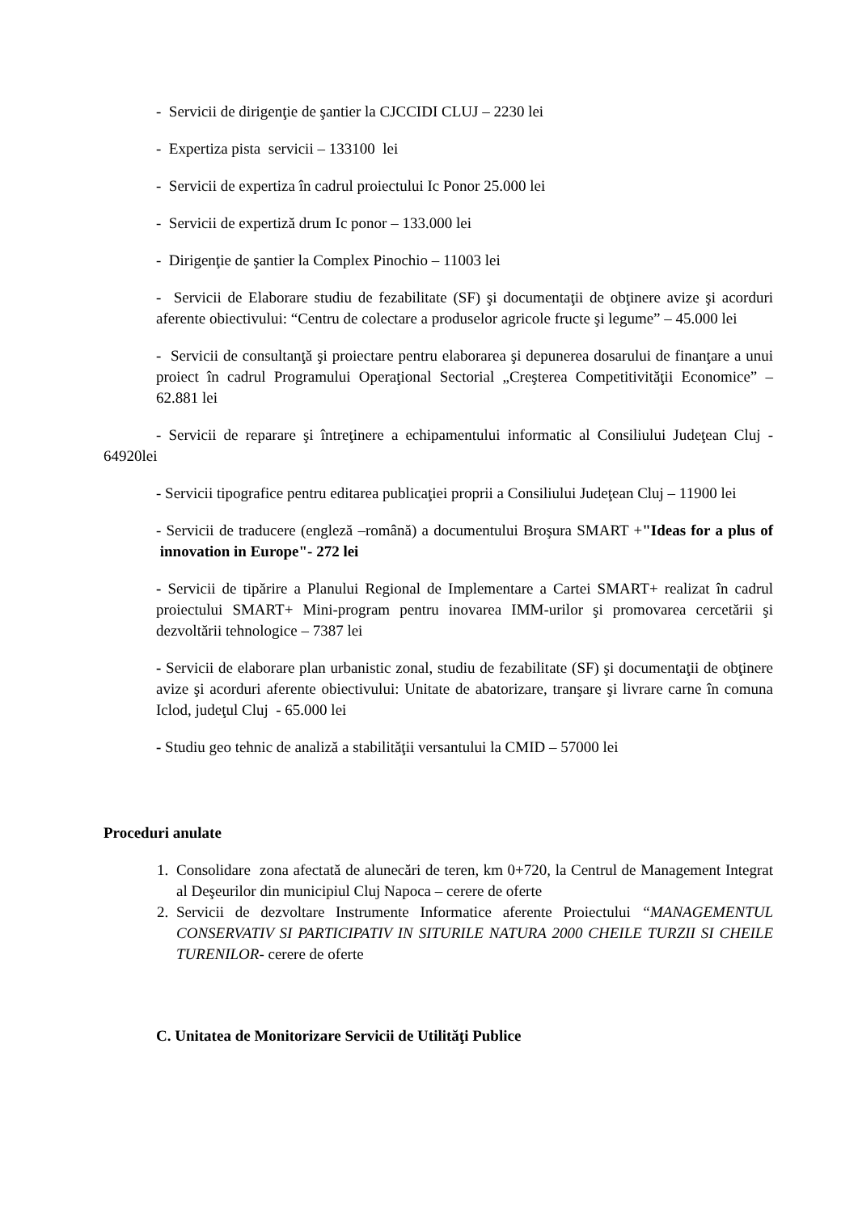- Servicii de dirigenţie de şantier la CJCCIDI CLUJ – 2230 lei
- Expertiza pista servicii – 133100 lei
- Servicii de expertiza în cadrul proiectului Ic Ponor 25.000 lei
- Servicii de expertiză drum Ic ponor – 133.000 lei
- Dirigenţie de şantier la Complex Pinochio – 11003 lei
- Servicii de Elaborare studiu de fezabilitate (SF) şi documentaţii de obţinere avize şi acorduri aferente obiectivului: “Centru de colectare a produselor agricole fructe şi legume” – 45.000 lei
- Servicii de consultanţă şi proiectare pentru elaborarea şi depunerea dosarului de finanţare a unui proiect în cadrul Programului Operaţional Sectorial „Creşterea Competitivităţii Economice” – 62.881 lei
- Servicii de reparare şi întreţinere a echipamentului informatic al Consiliului Judeţean Cluj - 64920lei
- Servicii tipografice pentru editarea publicaţiei proprii a Consiliului Judeţean Cluj – 11900 lei
- Servicii de traducere (engleză –română) a documentului Broşura SMART +"Ideas for a plus of innovation in Europe"- 272 lei
- Servicii de tipărire a Planului Regional de Implementare a Cartei SMART+ realizat în cadrul proiectului SMART+ Mini-program pentru inovarea IMM-urilor şi promovarea cercetării şi dezvoltării tehnologice – 7387 lei
- Servicii de elaborare plan urbanistic zonal, studiu de fezabilitate (SF) şi documentaţii de obţinere avize şi acorduri aferente obiectivului: Unitate de abatorizare, tranşare şi livrare carne în comuna Iclod, judeţul Cluj - 65.000 lei
- Studiu geo tehnic de analiză a stabilităţii versantului la CMID – 57000 lei
Proceduri anulate
1. Consolidare zona afectată de alunecări de teren, km 0+720, la Centrul de Management Integrat al Deşeurilor din municipiul Cluj Napoca – cerere de oferte
2. Servicii de dezvoltare Instrumente Informatice aferente Proiectului “MANAGEMENTUL CONSERVATIV SI PARTICIPATIV IN SITURILE NATURA 2000 CHEILE TURZII SI CHEILE TURENILOR- cerere de oferte
C. Unitatea de Monitorizare Servicii de Utilităţi Publice